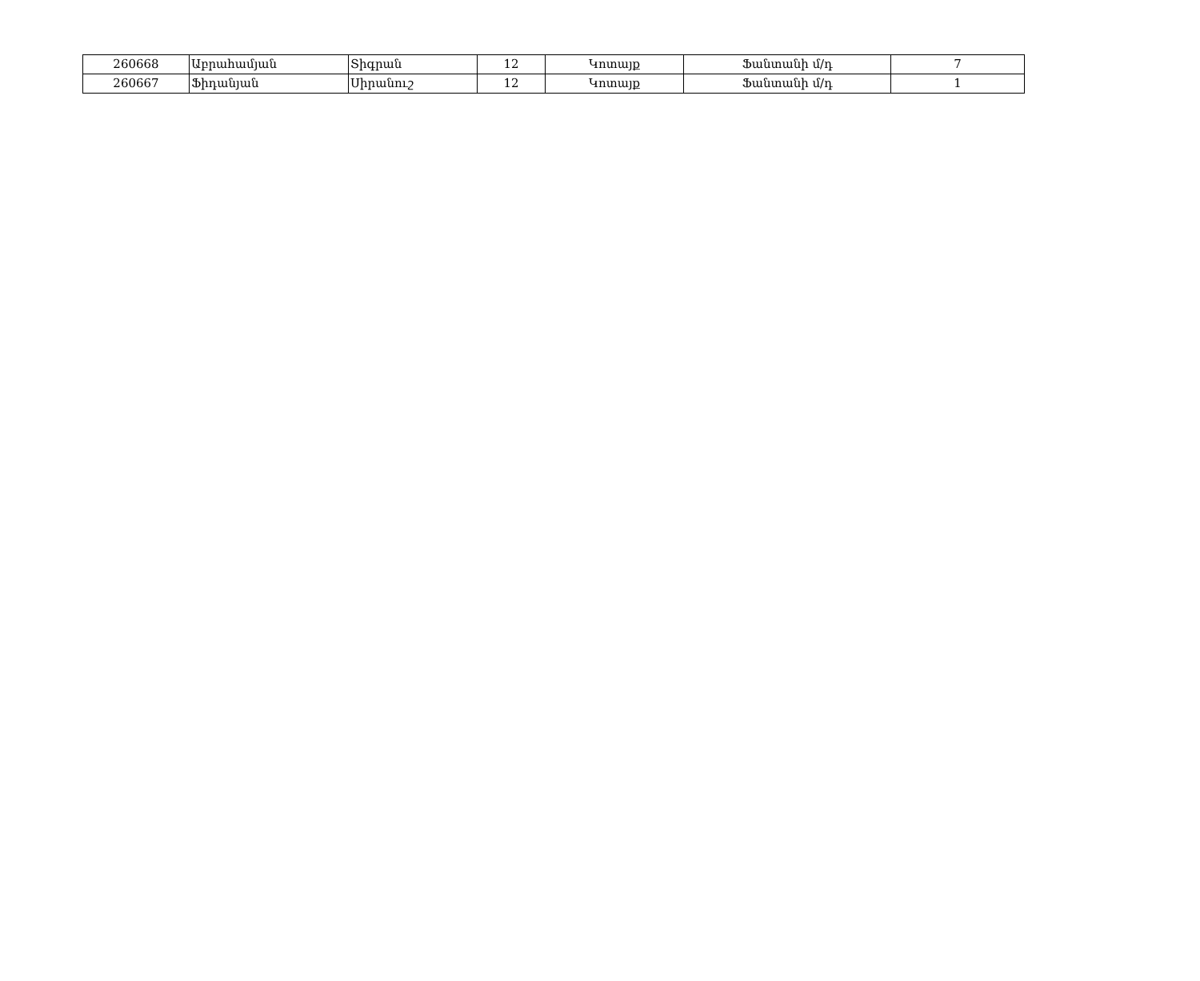| 260668 | Աբրահամյան | Տիգրան | 12 | Կոտայք | Ֆանտանի մ/դ | 7 |
| 260667 | Ֆիդանյան | Սիրանուշ | 12 | Կոտայք | Ֆանտանի մ/դ | 1 |